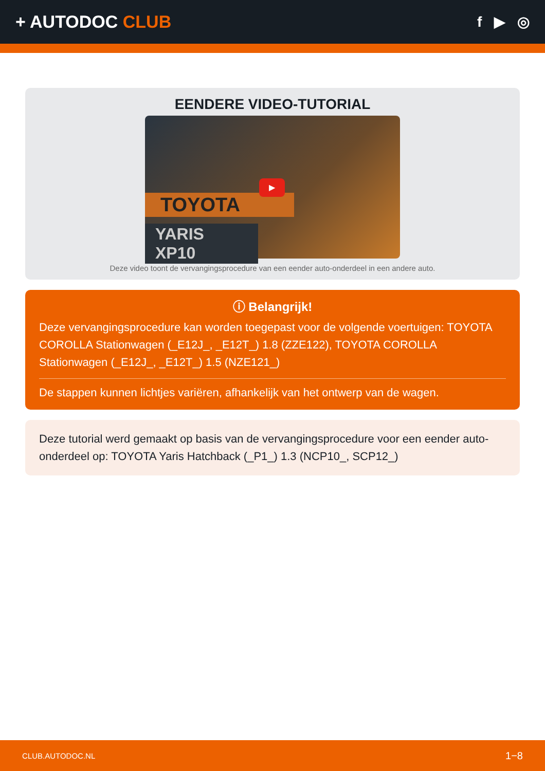+ AUTODOC CLUB
f ▶ ◎
EENDERE VIDEO-TUTORIAL
TOYOTA
YARIS XP10
▶
Deze video toont de vervangingsprocedure van een eender auto-onderdeel in een andere auto.
ⓘ Belangrijk!
Deze vervangingsprocedure kan worden toegepast voor de volgende voertuigen: TOYOTA COROLLA Stationwagen (_E12J_, _E12T_) 1.8 (ZZE122), TOYOTA COROLLA Stationwagen (_E12J_, _E12T_) 1.5 (NZE121_)
De stappen kunnen lichtjes variëren, afhankelijk van het ontwerp van de wagen.
Deze tutorial werd gemaakt op basis van de vervangingsprocedure voor een eender auto-onderdeel op: TOYOTA Yaris Hatchback (_P1_) 1.3 (NCP10_, SCP12_)
CLUB.AUTODOC.NL 1−8